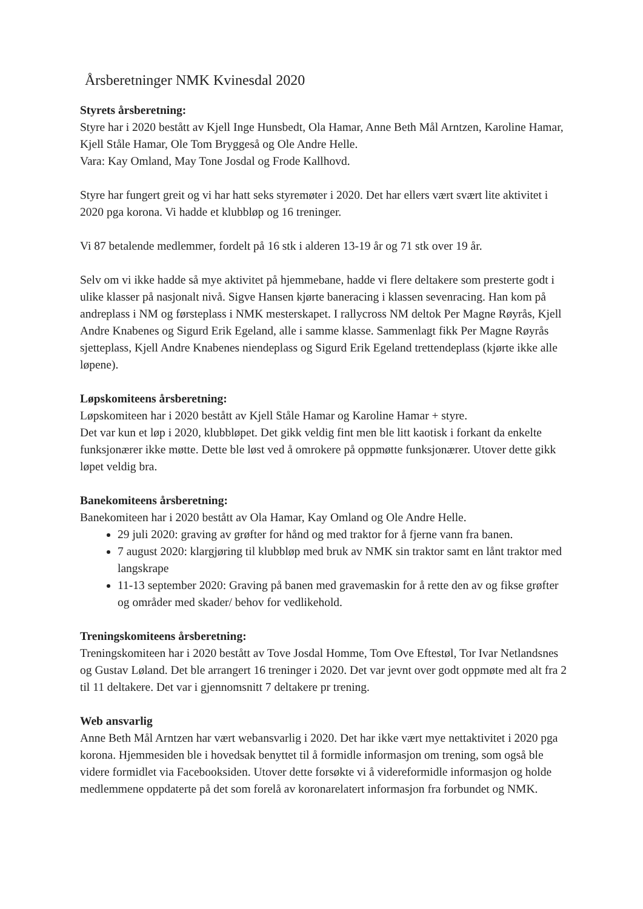Årsberetninger NMK Kvinesdal 2020
Styrets årsberetning:
Styre har i 2020 bestått av Kjell Inge Hunsbedt, Ola Hamar, Anne Beth Mål Arntzen, Karoline Hamar, Kjell Ståle Hamar, Ole Tom Bryggeså og Ole Andre Helle.
Vara: Kay Omland, May Tone Josdal og Frode Kallhovd.
Styre har fungert greit og vi har hatt seks styremøter i 2020. Det har ellers vært svært lite aktivitet i 2020 pga korona. Vi hadde et klubbløp og 16 treninger.
Vi 87 betalende medlemmer, fordelt på 16 stk i alderen 13-19 år og 71 stk over 19 år.
Selv om vi ikke hadde så mye aktivitet på hjemmebane, hadde vi flere deltakere som presterte godt i ulike klasser på nasjonalt nivå. Sigve Hansen kjørte baneracing i klassen sevenracing. Han kom på andreplass i NM og førsteplass i NMK mesterskapet. I rallycross NM deltok Per Magne Røyrås, Kjell Andre Knabenes og Sigurd Erik Egeland, alle i samme klasse. Sammenlagt fikk Per Magne Røyrås sjetteplass, Kjell Andre Knabenes niendeplass og Sigurd Erik Egeland trettendeplass (kjørte ikke alle løpene).
Løpskomiteens årsberetning:
Løpskomiteen har i 2020 bestått av Kjell Ståle Hamar og Karoline Hamar + styre.
Det var kun et løp i 2020, klubbløpet. Det gikk veldig fint men ble litt kaotisk i forkant da enkelte funksjonærer ikke møtte. Dette ble løst ved å omrokere på oppmøtte funksjonærer. Utover dette gikk løpet veldig bra.
Banekomiteens årsberetning:
Banekomiteen har i 2020 bestått av Ola Hamar, Kay Omland og Ole Andre Helle.
29 juli 2020: graving av grøfter for hånd og med traktor for å fjerne vann fra banen.
7 august 2020: klargjøring til klubbløp med bruk av NMK sin traktor samt en lånt traktor med langskrape
11-13 september 2020: Graving på banen med gravemaskin for å rette den av og fikse grøfter og områder med skader/ behov for vedlikehold.
Treningskomiteens årsberetning:
Treningskomiteen har i 2020 bestått av Tove Josdal Homme, Tom Ove Eftestøl, Tor Ivar Netlandsnes og Gustav Løland. Det ble arrangert 16 treninger i 2020. Det var jevnt over godt oppmøte med alt fra 2 til 11 deltakere. Det var i gjennomsnitt 7 deltakere pr trening.
Web ansvarlig
Anne Beth Mål Arntzen har vært webansvarlig i 2020. Det har ikke vært mye nettaktivitet i 2020 pga korona. Hjemmesiden ble i hovedsak benyttet til å formidle informasjon om trening, som også ble videre formidlet via Facebooksiden. Utover dette forsøkte vi å videreformidle informasjon og holde medlemmene oppdaterte på det som forelå av koronarelatert informasjon fra forbundet og NMK.